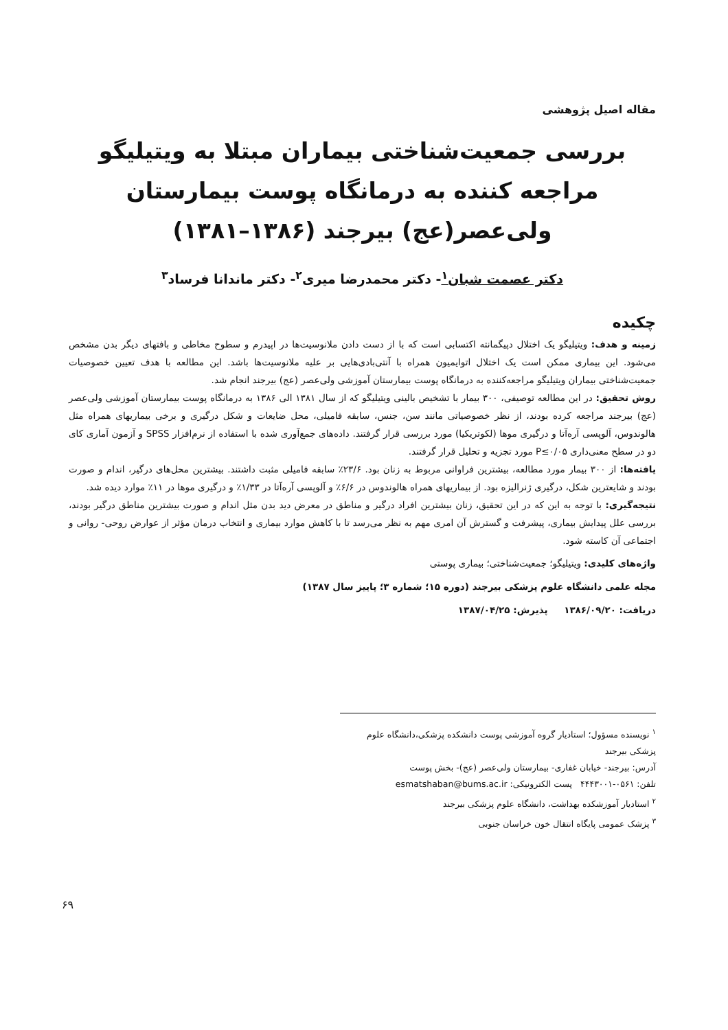مقاله اصیل پژوهشی
بررسی جمعیت‌شناختی بیماران مبتلا به ویتیلیگو مراجعه کننده به درمانگاه پوست بیمارستان ولی‌عصر(عج) بیرجند (۱۳۸۶–۱۳۸۱)
دکتر عصمت شبان<sup>۱</sup>- دکتر محمدرضا میری<sup>۲</sup>- دکتر ماندانا فرساد<sup>۳</sup>
چکیده
زمینه و هدف: ویتیلیگو یک اختلال دپیگمانته اکتسابی است که با از دست دادن ملانوسیت‌ها در اپیدرم و سطوح مخاطی و بافتهای دیگر بدن مشخص می‌شود. این بیماری ممکن است یک اختلال اتوایمیون همراه با آنتی‌بادی‌هایی بر علیه ملانوسیت‌ها باشد. این مطالعه با هدف تعیین خصوصیات جمعیت‌شناختی بیماران ویتیلیگو مراجعه‌کننده به درمانگاه پوست بیمارستان آموزشی ولی‌عصر (عج) بیرجند انجام شد.
روش تحقیق: در این مطالعه توصیفی، ۳۰۰ بیمار با تشخیص بالینی ویتیلیگو که از سال ۱۳۸۱ الی ۱۳۸۶ به درمانگاه پوست بیمارستان آموزشی ولی‌عصر (عج) بیرجند مراجعه کرده بودند، از نظر خصوصیاتی مانند سن، جنس، سابقه فامیلی، محل ضایعات و شکل درگیری و برخی بیماریهای همراه مثل هالوندوس، آلوپسی آره‌آتا و درگیری موها (لکوتریکیا) مورد بررسی قرار گرفتند. داده‌های جمع‌آوری شده با استفاده از نرم‌افزار SPSS و آزمون آماری کای دو در سطح معنی‌داری P≤۰/۰۵ مورد تجزیه و تحلیل قرار گرفتند.
یافته‌ها: از ۳۰۰ بیمار مورد مطالعه، بیشترین فراوانی مربوط به زنان بود. ۲۳/۶٪ سابقه فامیلی مثبت داشتند. بیشترین محل‌های درگیر، اندام و صورت بودند و شایعترین شکل، درگیری ژنرالیزه بود. از بیماریهای همراه هالوندوس در ۶/۶٪ و آلوپسی آره‌آتا در ۱/۳۳٪ و درگیری موها در ۱۱٪ موارد دیده شد.
نتیجه‌گیری: با توجه به این که در این تحقیق، زنان بیشترین افراد درگیر و مناطق در معرض دید بدن مثل اندام و صورت بیشترین مناطق درگیر بودند، بررسی علل پیدایش بیماری، پیشرفت و گسترش آن امری مهم به نظر می‌رسد تا با کاهش موارد بیماری و انتخاب درمان مؤثر از عوارض روحی- روانی و اجتماعی آن کاسته شود.
واژه‌های کلیدی: ویتیلیگو؛ جمعیت‌شناختی؛ بیماری پوستی
مجله علمی دانشگاه علوم پزشکی بیرجند (دوره ۱۵؛ شماره ۳؛ پاییز سال ۱۳۸۷)
دریافت: ۱۳۸۶/۰۹/۲۰ پذیرش: ۱۳۸۷/۰۴/۲۵
<sup>۱</sup> نویسنده مسؤول؛ استادیار گروه آموزشی پوست دانشکده پزشکی،دانشگاه علوم پزشکی بیرجند
آدرس: بیرجند- خیابان غفاری- بیمارستان ولی‌عصر (عج)- بخش پوست
تلفن: ۰۵۶۱-۴۴۴۳۰۰۱ پست الکترونیکی: esmatshaban@bums.ac.ir
<sup>۲</sup> استادیار آموزشکده بهداشت، دانشگاه علوم پزشکی بیرجند
<sup>۳</sup> پزشک عمومی پایگاه انتقال خون خراسان جنوبی
۶۹